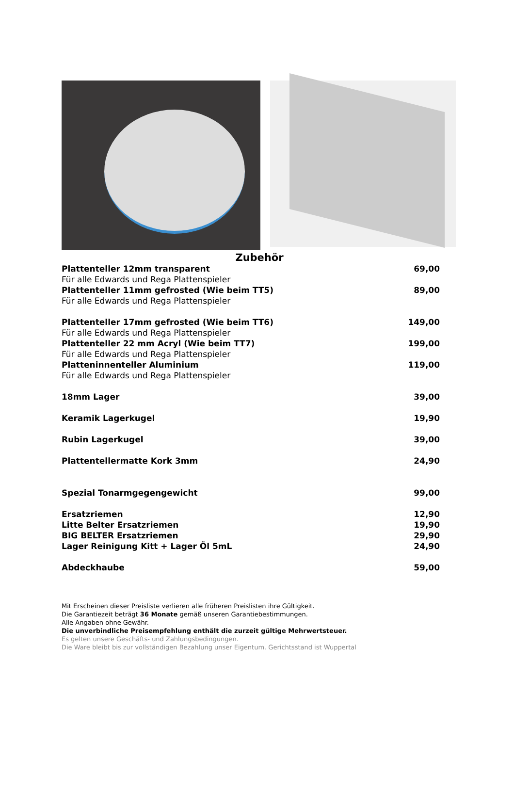Zubehör
| Plattenteller 12mm transparent | 69,00 |
| Für alle Edwards und Rega Plattenspieler | |
| Plattenteller 11mm gefrosted (Wie beim TT5) | 89,00 |
| Für alle Edwards und Rega Plattenspieler | |
| Plattenteller 17mm gefrosted (Wie beim TT6) | 149,00 |
| Für alle Edwards und Rega Plattenspieler | |
| Plattenteller 22 mm Acryl (Wie beim TT7) | 199,00 |
| Für alle Edwards und Rega Plattenspieler | |
| Platteninnenteller Aluminium | 119,00 |
| Für alle Edwards und Rega Plattenspieler | |
| 18mm Lager | 39,00 |
| Keramik Lagerkugel | 19,90 |
| Rubin Lagerkugel | 39,00 |
| Plattentellermatte Kork 3mm | 24,90 |
| Spezial Tonarmgegengewicht | 99,00 |
| Ersatzriemen | 12,90 |
| Litte Belter Ersatzriemen | 19,90 |
| BIG BELTER Ersatzriemen | 29,90 |
| Lager Reinigung Kitt + Lager Öl 5mL | 24,90 |
| Abdeckhaube | 59,00 |
Mit Erscheinen dieser Preisliste verlieren alle früheren Preislisten ihre Gültigkeit.
Die Garantiezeit beträgt 36 Monate gemäß unseren Garantiebestimmungen.
Alle Angaben ohne Gewähr.
Die unverbindliche Preisempfehlung enthält die zurzeit gültige Mehrwertsteuer.
Es gelten unsere Geschäfts- und Zahlungsbedingungen.
Die Ware bleibt bis zur vollständigen Bezahlung unser Eigentum. Gerichtsstand ist Wuppertal